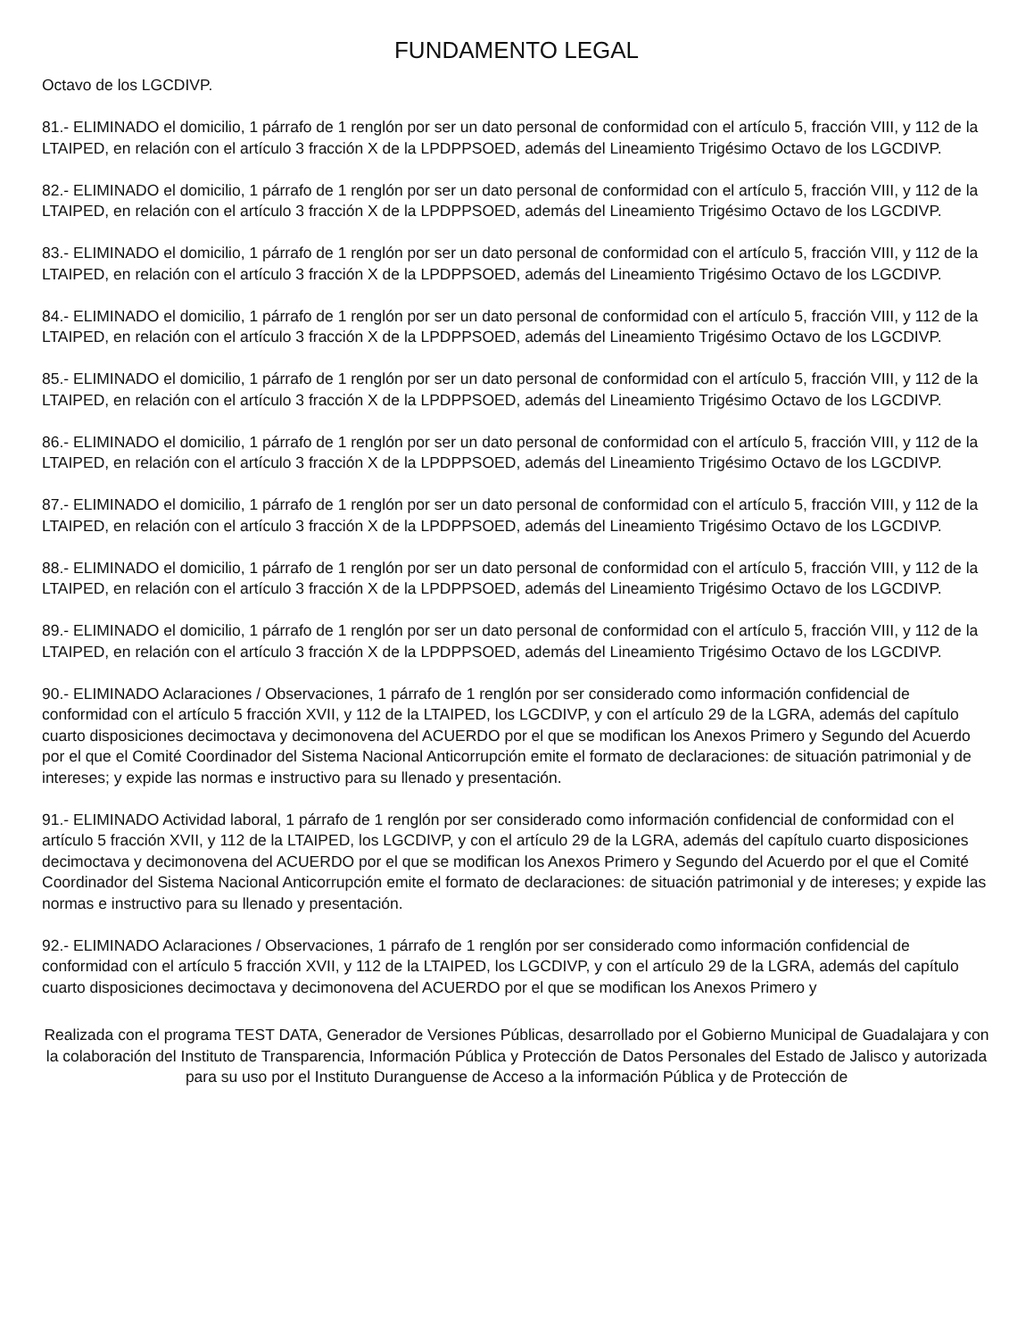FUNDAMENTO LEGAL
Octavo de los LGCDIVP.
81.- ELIMINADO el domicilio, 1 párrafo de 1 renglón por ser un dato personal de conformidad con el artículo 5, fracción VIII, y 112 de la LTAIPED, en relación con el artículo 3 fracción X de la LPDPPSOED, además del Lineamiento Trigésimo Octavo de los LGCDIVP.
82.- ELIMINADO el domicilio, 1 párrafo de 1 renglón por ser un dato personal de conformidad con el artículo 5, fracción VIII, y 112 de la LTAIPED, en relación con el artículo 3 fracción X de la LPDPPSOED, además del Lineamiento Trigésimo Octavo de los LGCDIVP.
83.- ELIMINADO el domicilio, 1 párrafo de 1 renglón por ser un dato personal de conformidad con el artículo 5, fracción VIII, y 112 de la LTAIPED, en relación con el artículo 3 fracción X de la LPDPPSOED, además del Lineamiento Trigésimo Octavo de los LGCDIVP.
84.- ELIMINADO el domicilio, 1 párrafo de 1 renglón por ser un dato personal de conformidad con el artículo 5, fracción VIII, y 112 de la LTAIPED, en relación con el artículo 3 fracción X de la LPDPPSOED, además del Lineamiento Trigésimo Octavo de los LGCDIVP.
85.- ELIMINADO el domicilio, 1 párrafo de 1 renglón por ser un dato personal de conformidad con el artículo 5, fracción VIII, y 112 de la LTAIPED, en relación con el artículo 3 fracción X de la LPDPPSOED, además del Lineamiento Trigésimo Octavo de los LGCDIVP.
86.- ELIMINADO el domicilio, 1 párrafo de 1 renglón por ser un dato personal de conformidad con el artículo 5, fracción VIII, y 112 de la LTAIPED, en relación con el artículo 3 fracción X de la LPDPPSOED, además del Lineamiento Trigésimo Octavo de los LGCDIVP.
87.- ELIMINADO el domicilio, 1 párrafo de 1 renglón por ser un dato personal de conformidad con el artículo 5, fracción VIII, y 112 de la LTAIPED, en relación con el artículo 3 fracción X de la LPDPPSOED, además del Lineamiento Trigésimo Octavo de los LGCDIVP.
88.- ELIMINADO el domicilio, 1 párrafo de 1 renglón por ser un dato personal de conformidad con el artículo 5, fracción VIII, y 112 de la LTAIPED, en relación con el artículo 3 fracción X de la LPDPPSOED, además del Lineamiento Trigésimo Octavo de los LGCDIVP.
89.- ELIMINADO el domicilio, 1 párrafo de 1 renglón por ser un dato personal de conformidad con el artículo 5, fracción VIII, y 112 de la LTAIPED, en relación con el artículo 3 fracción X de la LPDPPSOED, además del Lineamiento Trigésimo Octavo de los LGCDIVP.
90.- ELIMINADO Aclaraciones / Observaciones, 1 párrafo de 1 renglón por ser considerado como información confidencial de conformidad con el artículo 5 fracción XVII, y 112 de la LTAIPED, los LGCDIVP, y con el artículo 29 de la LGRA, además del capítulo cuarto disposiciones decimoctava y decimonovena del ACUERDO por el que se modifican los Anexos Primero y Segundo del Acuerdo por el que el Comité Coordinador del Sistema Nacional Anticorrupción emite el formato de declaraciones: de situación patrimonial y de intereses; y expide las normas e instructivo para su llenado y presentación.
91.- ELIMINADO Actividad laboral, 1 párrafo de 1 renglón por ser considerado como información confidencial de conformidad con el artículo 5 fracción XVII, y 112 de la LTAIPED, los LGCDIVP, y con el artículo 29 de la LGRA, además del capítulo cuarto disposiciones decimoctava y decimonovena del ACUERDO por el que se modifican los Anexos Primero y Segundo del Acuerdo por el que el Comité Coordinador del Sistema Nacional Anticorrupción emite el formato de declaraciones: de situación patrimonial y de intereses; y expide las normas e instructivo para su llenado y presentación.
92.- ELIMINADO Aclaraciones / Observaciones, 1 párrafo de 1 renglón por ser considerado como información confidencial de conformidad con el artículo 5 fracción XVII, y 112 de la LTAIPED, los LGCDIVP, y con el artículo 29 de la LGRA, además del capítulo cuarto disposiciones decimoctava y decimonovena del ACUERDO por el que se modifican los Anexos Primero y
Realizada con el programa TEST DATA, Generador de Versiones Públicas, desarrollado por el Gobierno Municipal de Guadalajara y con la colaboración del Instituto de Transparencia, Información Pública y Protección de Datos Personales del Estado de Jalisco y autorizada para su uso por el Instituto Duranguense de Acceso a la información Pública y de Protección de